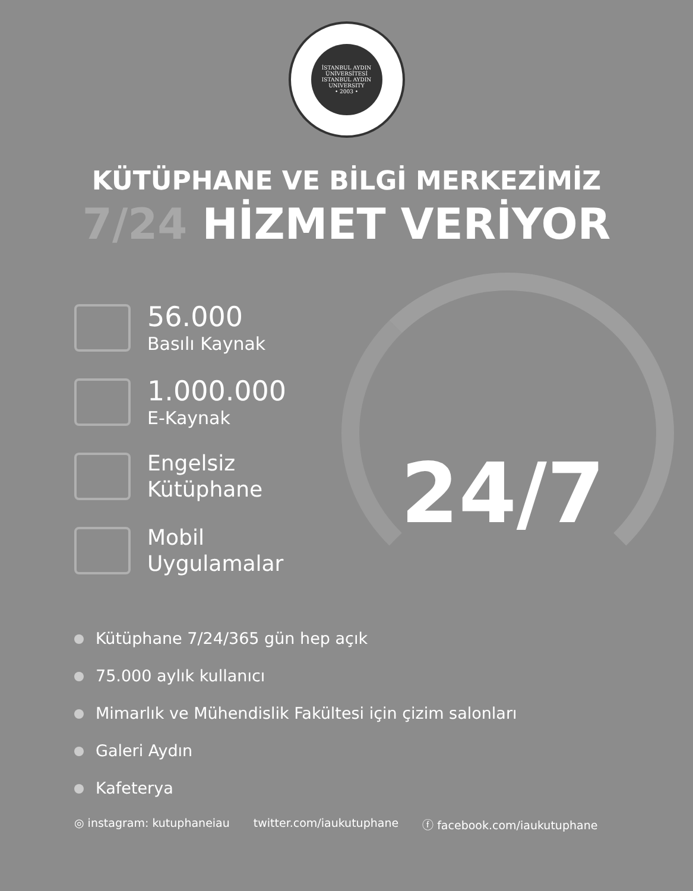İSTANBUL AYDIN ÜNİVERSİTESİ
ISTANBUL AYDIN UNIVERSITY
• 2003 •
KÜTÜPHANE VE BİLGİ MERKEZİMİZ
7/24 HİZMET VERİYOR
56.000
Basılı Kaynak
1.000.000
E-Kaynak
Engelsiz
Kütüphane
Mobil
Uygulamalar
24/7
Kütüphane 7/24/365 gün hep açık
75.000 aylık kullanıcı
Mimarlık ve Mühendislik Fakültesi için çizim salonları
Galeri Aydın
Kafeterya
◎ instagram: kutuphaneiau twitter.com/iaukutuphane ⓕ facebook.com/iaukutuphane